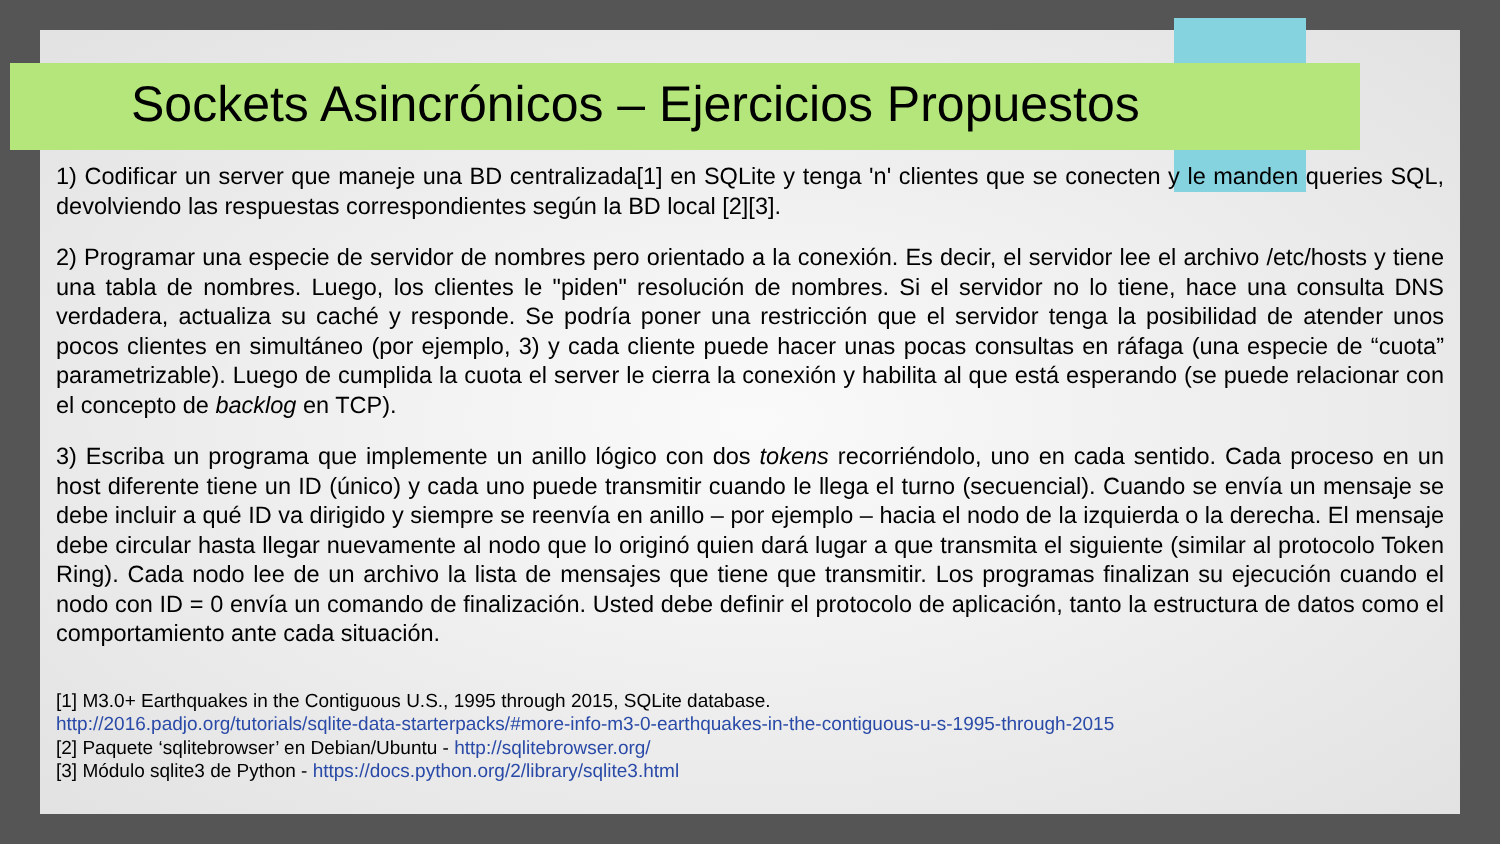Sockets Asincrónicos – Ejercicios Propuestos
1) Codificar un server que maneje una BD centralizada[1] en SQLite y tenga 'n' clientes que se conecten y le manden queries SQL, devolviendo las respuestas correspondientes según la BD local [2][3].
2) Programar una especie de servidor de nombres pero orientado a la conexión. Es decir, el servidor lee el archivo /etc/hosts y tiene una tabla de nombres. Luego, los clientes le "piden" resolución de nombres. Si el servidor no lo tiene, hace una consulta DNS verdadera, actualiza su caché y responde. Se podría poner una restricción que el servidor tenga la posibilidad de atender unos pocos clientes en simultáneo (por ejemplo, 3) y cada cliente puede hacer unas pocas consultas en ráfaga (una especie de “cuota” parametrizable). Luego de cumplida la cuota el server le cierra la conexión y habilita al que está esperando (se puede relacionar con el concepto de backlog en TCP).
3) Escriba un programa que implemente un anillo lógico con dos tokens recorriéndolo, uno en cada sentido. Cada proceso en un host diferente tiene un ID (único) y cada uno puede transmitir cuando le llega el turno (secuencial). Cuando se envía un mensaje se debe incluir a qué ID va dirigido y siempre se reenvía en anillo – por ejemplo – hacia el nodo de la izquierda o la derecha. El mensaje debe circular hasta llegar nuevamente al nodo que lo originó quien dará lugar a que transmita el siguiente (similar al protocolo Token Ring). Cada nodo lee de un archivo la lista de mensajes que tiene que transmitir. Los programas finalizan su ejecución cuando el nodo con ID = 0 envía un comando de finalización. Usted debe definir el protocolo de aplicación, tanto la estructura de datos como el comportamiento ante cada situación.
[1] M3.0+ Earthquakes in the Contiguous U.S., 1995 through 2015, SQLite database.
http://2016.padjo.org/tutorials/sqlite-data-starterpacks/#more-info-m3-0-earthquakes-in-the-contiguous-u-s-1995-through-2015
[2] Paquete ‘sqlitebrowser’ en Debian/Ubuntu - http://sqlitebrowser.org/
[3] Módulo sqlite3 de Python - https://docs.python.org/2/library/sqlite3.html